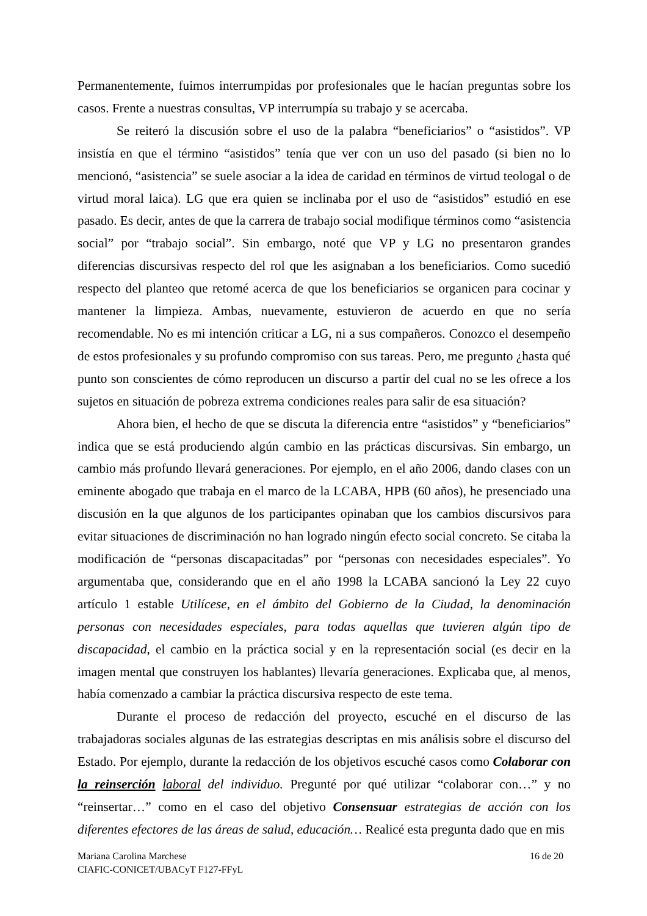Permanentemente, fuimos interrumpidas por profesionales que le hacían preguntas sobre los casos. Frente a nuestras consultas, VP interrumpía su trabajo y se acercaba.
Se reiteró la discusión sobre el uso de la palabra “beneficiarios” o “asistidos”. VP insistía en que el término “asistidos” tenía que ver con un uso del pasado (si bien no lo mencionó, “asistencia” se suele asociar a la idea de caridad en términos de virtud teologal o de virtud moral laica). LG que era quien se inclinaba por el uso de “asistidos” estudió en ese pasado. Es decir, antes de que la carrera de trabajo social modifique términos como “asistencia social” por “trabajo social”. Sin embargo, noté que VP y LG no presentaron grandes diferencias discursivas respecto del rol que les asignaban a los beneficiarios. Como sucedió respecto del planteo que retomé acerca de que los beneficiarios se organicen para cocinar y mantener la limpieza. Ambas, nuevamente, estuvieron de acuerdo en que no sería recomendable. No es mi intención criticar a LG, ni a sus compañeros. Conozco el desempeño de estos profesionales y su profundo compromiso con sus tareas. Pero, me pregunto ¿hasta qué punto son conscientes de cómo reproducen un discurso a partir del cual no se les ofrece a los sujetos en situación de pobreza extrema condiciones reales para salir de esa situación?
Ahora bien, el hecho de que se discuta la diferencia entre “asistidos” y “beneficiarios” indica que se está produciendo algún cambio en las prácticas discursivas. Sin embargo, un cambio más profundo llevará generaciones. Por ejemplo, en el año 2006, dando clases con un eminente abogado que trabaja en el marco de la LCABA, HPB (60 años), he presenciado una discusión en la que algunos de los participantes opinaban que los cambios discursivos para evitar situaciones de discriminación no han logrado ningún efecto social concreto. Se citaba la modificación de “personas discapacitadas” por “personas con necesidades especiales”. Yo argumentaba que, considerando que en el año 1998 la LCABA sancionó la Ley 22 cuyo artículo 1 estable Utilícese, en el ámbito del Gobierno de la Ciudad, la denominación personas con necesidades especiales, para todas aquellas que tuvieren algún tipo de discapacidad, el cambio en la práctica social y en la representación social (es decir en la imagen mental que construyen los hablantes) llevaría generaciones. Explicaba que, al menos, había comenzado a cambiar la práctica discursiva respecto de este tema.
Durante el proceso de redacción del proyecto, escuché en el discurso de las trabajadoras sociales algunas de las estrategias descriptas en mis análisis sobre el discurso del Estado. Por ejemplo, durante la redacción de los objetivos escuché casos como Colaborar con la reinserción laboral del individuo. Pregunté por qué utilizar “colaborar con…” y no “reinsertar…” como en el caso del objetivo Consensuar estrategias de acción con los diferentes efectores de las áreas de salud, educación… Realicé esta pregunta dado que en mis
Mariana Carolina Marchese
CIAFIC-CONICET/UBACyT F127-FFyL
16 de 20